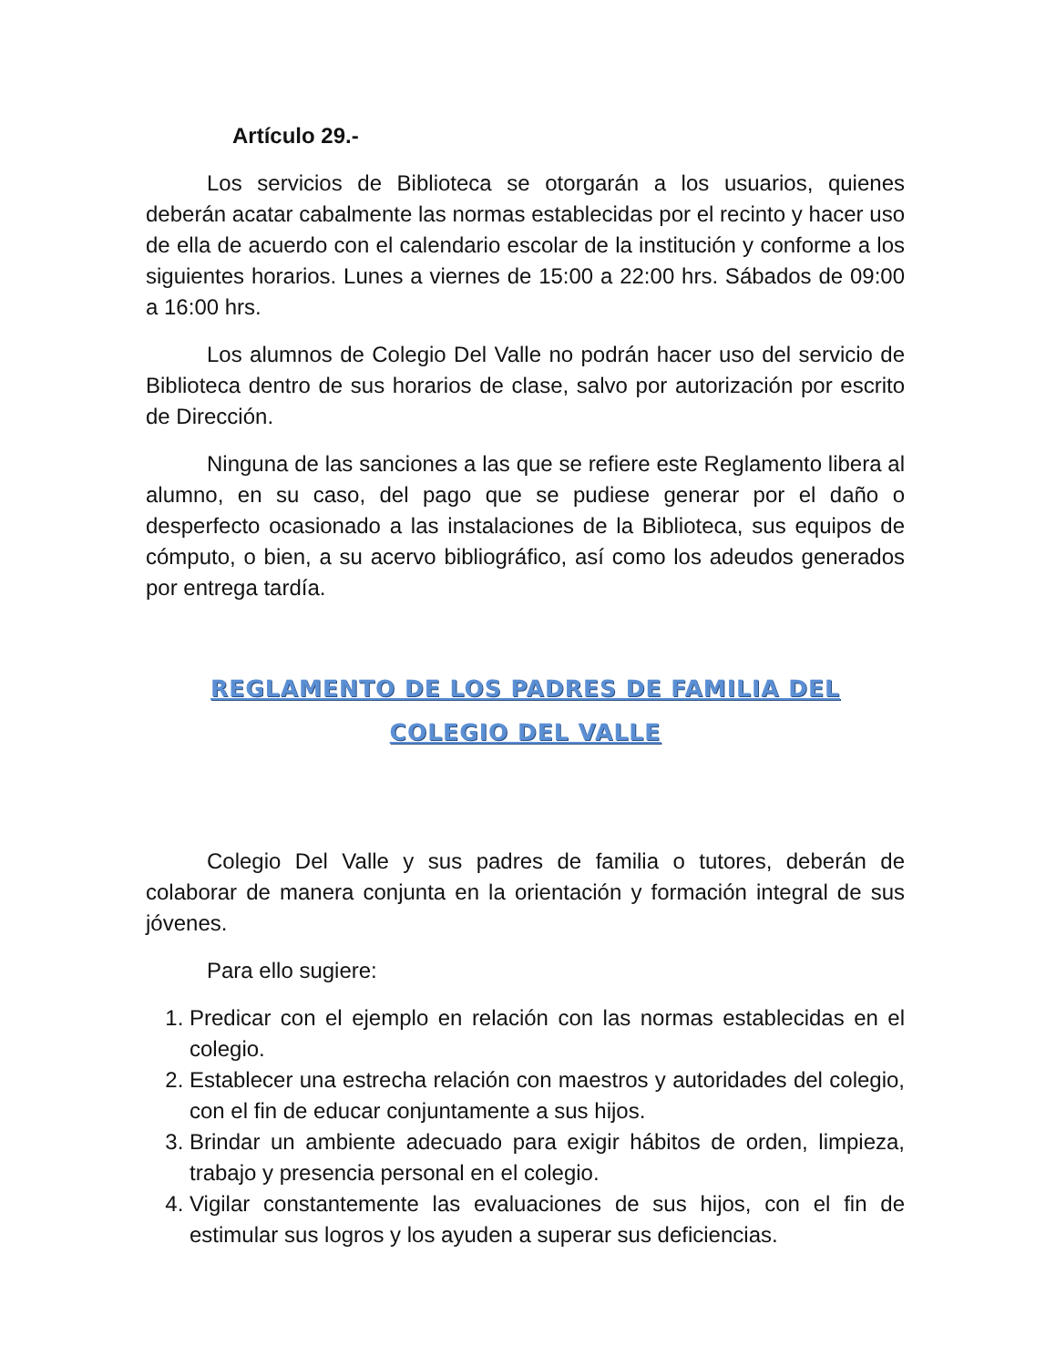Artículo 29.-
Los servicios de Biblioteca se otorgarán a los usuarios, quienes deberán acatar cabalmente las normas establecidas por el recinto y hacer uso de ella de acuerdo con el calendario escolar de la institución y conforme a los siguientes horarios. Lunes a viernes de 15:00 a 22:00 hrs. Sábados de 09:00 a 16:00 hrs.
Los alumnos de Colegio Del Valle no podrán hacer uso del servicio de Biblioteca dentro de sus horarios de clase, salvo por autorización por escrito de Dirección.
Ninguna de las sanciones a las que se refiere este Reglamento libera al alumno, en su caso, del pago que se pudiese generar por el daño o desperfecto ocasionado a las instalaciones de la Biblioteca, sus equipos de cómputo, o bien, a su acervo bibliográfico, así como los adeudos generados por entrega tardía.
REGLAMENTO DE LOS PADRES DE FAMILIA DEL
COLEGIO DEL VALLE
Colegio Del Valle y sus padres de familia o tutores, deberán de colaborar de manera conjunta en la orientación y formación integral de sus jóvenes.
Para ello sugiere:
1. Predicar con el ejemplo en relación con las normas establecidas en el colegio.
2. Establecer una estrecha relación con maestros y autoridades del colegio, con el fin de educar conjuntamente a sus hijos.
3. Brindar un ambiente adecuado para exigir hábitos de orden, limpieza, trabajo y presencia personal en el colegio.
4. Vigilar constantemente las evaluaciones de sus hijos, con el fin de estimular sus logros y los ayuden a superar sus deficiencias.